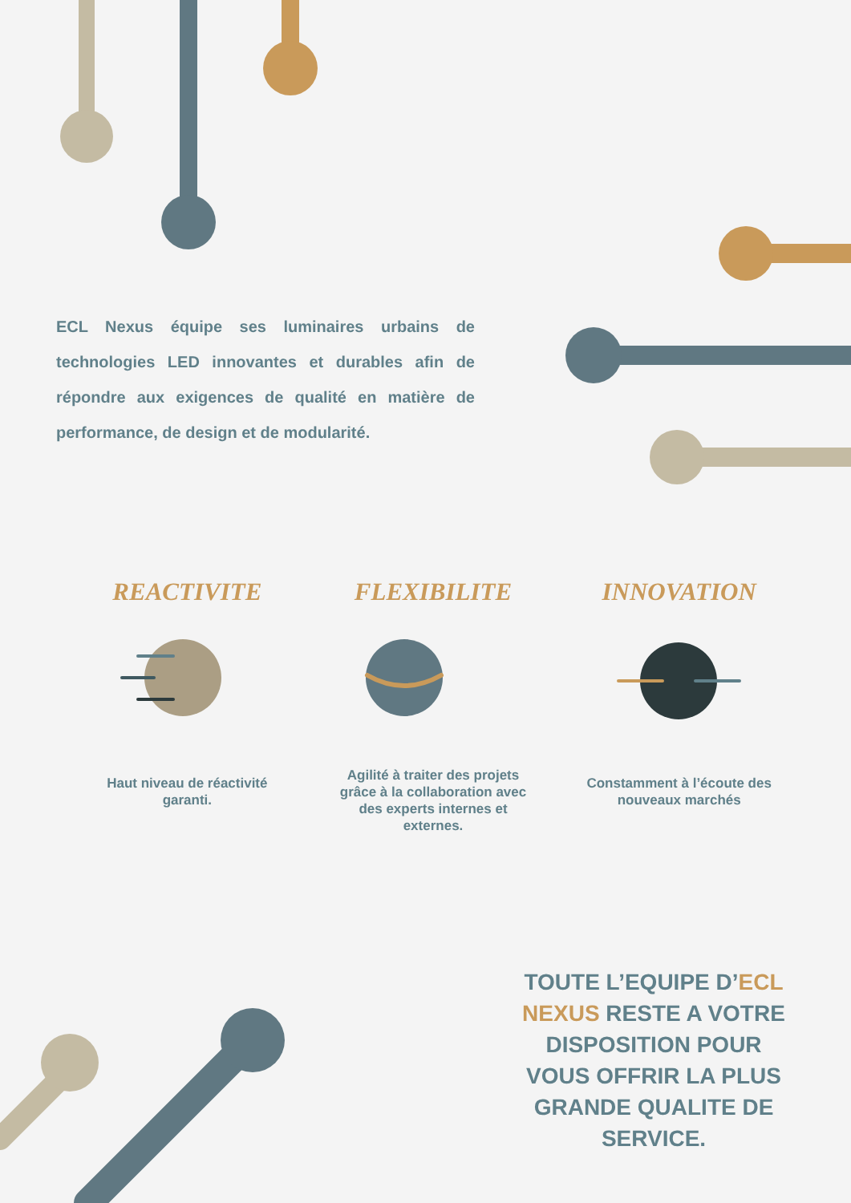ECL Nexus équipe ses luminaires urbains de technologies LED innovantes et durables afin de répondre aux exigences de qualité en matière de performance, de design et de modularité.
REACTIVITE
Haut niveau de réactivité garanti.
FLEXIBILITE
Agilité à traiter des projets grâce à la collaboration avec des experts internes et externes.
INNOVATION
Constamment à l’écoute des nouveaux marchés
TOUTE L’EQUIPE D’ECL NEXUS RESTE A VOTRE DISPOSITION POUR VOUS OFFRIR LA PLUS GRANDE QUALITE DE SERVICE.